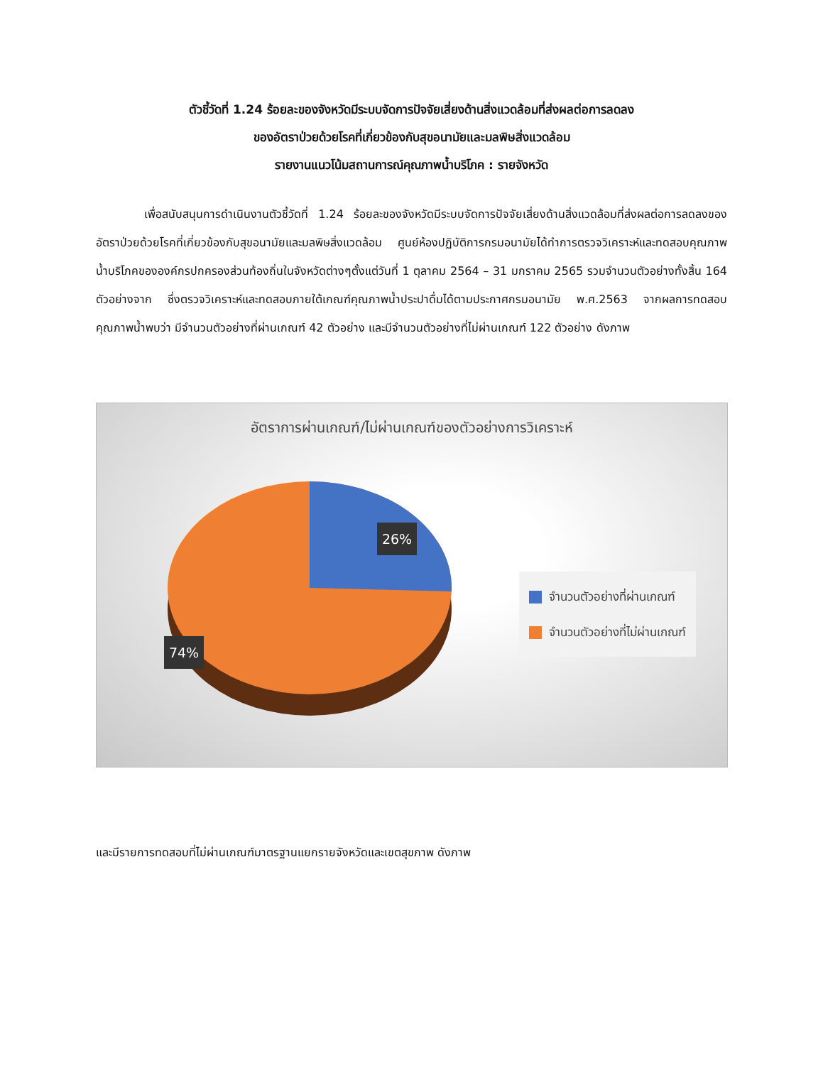ตัวชี้วัดที่ 1.24 ร้อยละของจังหวัดมีระบบจัดการปัจจัยเสี่ยงด้านสิ่งแวดล้อมที่ส่งผลต่อการลดลง
ของอัตราป่วยด้วยโรคที่เกี่ยวข้องกับสุขอนามัยและมลพิษสิ่งแวดล้อม
รายงานแนวโน้มสถานการณ์คุณภาพน้ำบริโภค : รายจังหวัด
เพื่อสนับสนุนการดำเนินงานตัวชี้วัดที่ 1.24 ร้อยละของจังหวัดมีระบบจัดการปัจจัยเสี่ยงด้านสิ่งแวดล้อมที่ส่งผลต่อการลดลงของอัตราป่วยด้วยโรคที่เกี่ยวข้องกับสุขอนามัยและมลพิษสิ่งแวดล้อม ศูนย์ห้องปฏิบัติการกรมอนามัยได้ทำการตรวจวิเคราะห์และทดสอบคุณภาพน้ำบริโภคขององค์กรปกครองส่วนท้องถิ่นในจังหวัดต่างๆตั้งแต่วันที่ 1 ตุลาคม 2564 – 31 มกราคม 2565 รวมจำนวนตัวอย่างทั้งสิ้น 164 ตัวอย่างจาก ซึ่งตรวจวิเคราะห์และทดสอบภายใต้เกณฑ์คุณภาพน้ำประปาดื่มได้ตามประกาศกรมอนามัย พ.ศ.2563 จากผลการทดสอบคุณภาพน้ำพบว่า มีจำนวนตัวอย่างที่ผ่านเกณฑ์ 42 ตัวอย่าง และมีจำนวนตัวอย่างที่ไม่ผ่านเกณฑ์ 122 ตัวอย่าง ดังภาพ
อัตราการผ่านเกณฑ์/ไม่ผ่านเกณฑ์ของตัวอย่างการวิเคราะห์
26%
74%
จำนวนตัวอย่างที่ผ่านเกณฑ์
จำนวนตัวอย่างที่ไม่ผ่านเกณฑ์
และมีรายการทดสอบที่ไม่ผ่านเกณฑ์มาตรฐานแยกรายจังหวัดและเขตสุขภาพ ดังภาพ